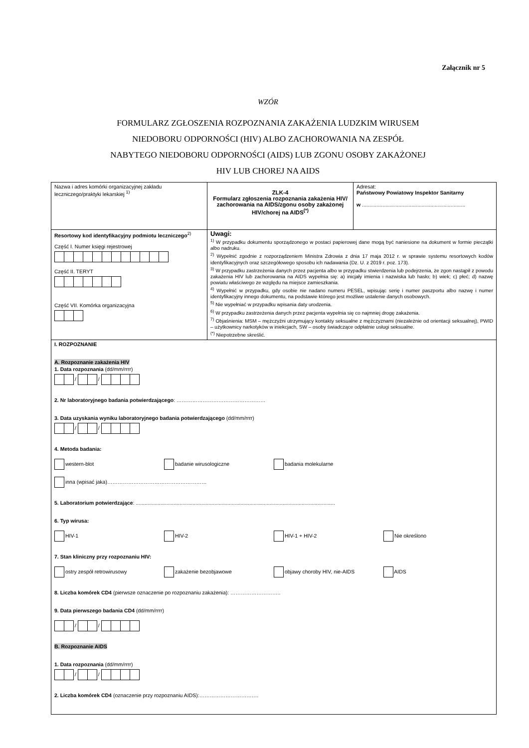Załącznik nr 5
WZÓR
FORMULARZ ZGŁOSZENIA ROZPOZNANIA ZAKAŻENIA LUDZKIM WIRUSEM
NIEDOBORU ODPORNOŚCI (HIV) ALBO ZACHOROWANIA NA ZESPÓŁ
NABYTEGO NIEDOBORU ODPORNOŚCI (AIDS) LUB ZGONU OSOBY ZAKAŻONEJ
HIV LUB CHOREJ NA AIDS
| Nazwa i adres komórki organizacyjnej zakładu leczniczego/praktyki lekarskiej <sup>1)</sup> | ZLK-4 Formularz zgłoszenia rozpoznania zakażenia HIV/ zachorowania na AIDS/zgonu osoby zakażonej HIV/chorej na AIDS<sup>(*)</sup> | Adresat: Państwowy Powiatowy Inspektor Sanitarny w ....................................................................... |
| Resortowy kod identyfikacyjny podmiotu leczniczego<sup>2)</sup> Część I. Numer księgi rejestrowej Część II. TERYT Część VII. Komórka organizacyjna | Uwagi: <sup>1)</sup> W przypadku dokumentu sporządzonego w postaci papierowej dane mogą być naniesione na dokument w formie pieczątki albo nadruku. <sup>2)</sup> Wypełnić zgodnie z rozporządzeniem Ministra Zdrowia z dnia 17 maja 2012 r. w sprawie systemu resortowych kodów identyfikacyjnych oraz szczegółowego sposobu ich nadawania (Dz. U. z 2019 r. poz. 173). <sup>3)</sup> W przypadku zastrzeżenia danych przez pacjenta albo w przypadku stwierdzenia lub podejrzenia, że zgon nastąpił z powodu zakażenia HIV lub zachorowania na AIDS wypełnia się: a) inicjały imienia i nazwiska lub hasło; b) wiek; c) płeć; d) nazwę powiatu właściwego ze względu na miejsce zamieszkania. <sup>4)</sup> Wypełnić w przypadku, gdy osobie nie nadano numeru PESEL, wpisując serię i numer paszportu albo nazwę i numer identyfikacyjny innego dokumentu, na podstawie którego jest możliwe ustalenie danych osobowych. <sup>5)</sup> Nie wypełniać w przypadku wpisania daty urodzenia. <sup>6)</sup> W przypadku zastrzeżenia danych przez pacjenta wypełnia się co najmniej drogę zakażenia. <sup>7)</sup> Objaśnienia: MSM – mężczyźni utrzymujący kontakty seksualne z mężczyznami (niezależnie od orientacji seksualnej), PWID – użytkownicy narkotyków w iniekcjach, SW – osoby świadczące odpłatnie usługi seksualne. <sup>(*)</sup> Niepotrzebne skreślić. | |
| I. ROZPOZNANIE A. Rozpoznanie zakażenia HIV 1. Data rozpoznania (dd/mm/rrrr) / / 2. Nr laboratoryjnego badania potwierdzającego : …………………………………………… 3. Data uzyskania wyniku laboratoryjnego badania potwierdzającego (dd/mm/rrrr) / / 4. Metoda badania: western-blot badanie wirusologiczne badania molekularne inna (wpisać jaka)………………………………………………… 5. Laboratorium potwierdzające : ......................................................................................................................................... 6. Typ wirusa: HIV-1 HIV-2 HIV-1 + HIV-2 Nie określono 7. Stan kliniczny przy rozpoznaniu HIV: ostry zespół retrowirusowy zakażenie bezobjawowe objawy choroby HIV, nie-AIDS AIDS 8. Liczba komórek CD4 (pierwsze oznaczenie po rozpoznaniu zakażenia): ……………………….. 9. Data pierwszego badania CD4 (dd/mm/rrrr) / / B. Rozpoznanie AIDS 1. Data rozpoznania (dd/mm/rrrr) / / 2. Liczba komórek CD4 (oznaczenie przy rozpoznaniu AIDS):……………………………. | | |